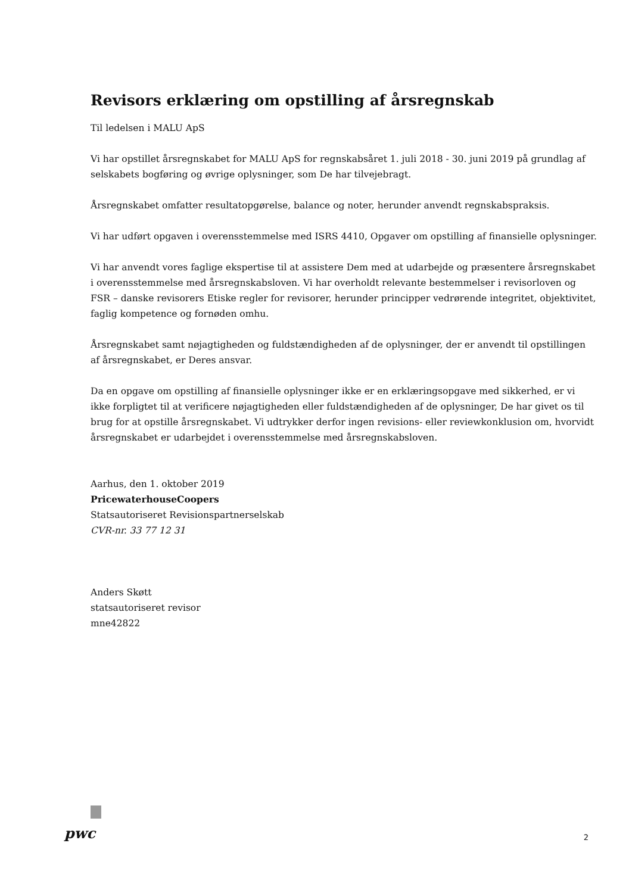Revisors erklæring om opstilling af årsregnskab
Til ledelsen i MALU ApS
Vi har opstillet årsregnskabet for MALU ApS for regnskabsåret 1. juli 2018 - 30. juni 2019 på grundlag af selskabets bogføring og øvrige oplysninger, som De har tilvejebragt.
Årsregnskabet omfatter resultatopgørelse, balance og noter, herunder anvendt regnskabspraksis.
Vi har udført opgaven i overensstemmelse med ISRS 4410, Opgaver om opstilling af finansielle oplysninger.
Vi har anvendt vores faglige ekspertise til at assistere Dem med at udarbejde og præsentere årsregnskabet i overensstemmelse med årsregnskabsloven. Vi har overholdt relevante bestemmelser i revisorloven og FSR – danske revisorers Etiske regler for revisorer, herunder principper vedrørende integritet, objektivitet, faglig kompetence og fornøden omhu.
Årsregnskabet samt nøjagtigheden og fuldstændigheden af de oplysninger, der er anvendt til opstillingen af årsregnskabet, er Deres ansvar.
Da en opgave om opstilling af finansielle oplysninger ikke er en erklæringsopgave med sikkerhed, er vi ikke forpligtet til at verificere nøjagtigheden eller fuldstændigheden af de oplysninger, De har givet os til brug for at opstille årsregnskabet. Vi udtrykker derfor ingen revisions- eller reviewkonklusion om, hvorvidt årsregnskabet er udarbejdet i overensstemmelse med årsregnskabsloven.
Aarhus, den 1. oktober 2019
PricewaterhouseCoopers
Statsautoriseret Revisionspartnerselskab
CVR-nr. 33 77 12 31
Anders Skøtt
statsautoriseret revisor
mne42822
pwc
2